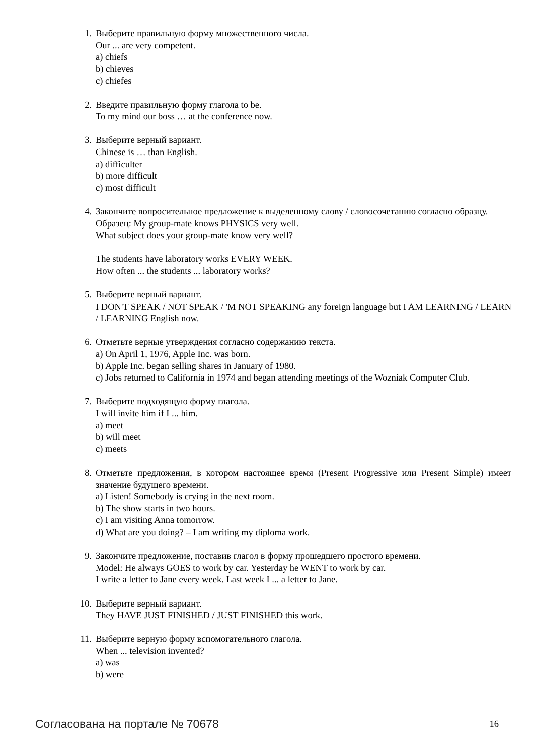1. Выберите правильную форму множественного числа.
Our ... are very competent.
a) chiefs
b) chieves
c) chiefes
2. Введите правильную форму глагола to be.
To my mind our boss … at the conference now.
3. Выберите верный вариант.
Chinese is … than English.
a) difficulter
b) more difficult
c) most difficult
4. Закончите вопросительное предложение к выделенному слову / словосочетанию согласно образцу.
Образец: My group-mate knows PHYSICS very well.
What subject does your group-mate know very well?
The students have laboratory works EVERY WEEK.
How often ... the students ... laboratory works?
5. Выберите верный вариант.
I DON'T SPEAK / NOT SPEAK / 'M NOT SPEAKING any foreign language but I AM LEARNING / LEARN / LEARNING English now.
6. Отметьте верные утверждения согласно содержанию текста.
a) On April 1, 1976, Apple Inc. was born.
b) Apple Inc. began selling shares in January of 1980.
c) Jobs returned to California in 1974 and began attending meetings of the Wozniak Computer Club.
7. Выберите подходящую форму глагола.
I will invite him if I ... him.
a) meet
b) will meet
c) meets
8. Отметьте предложения, в котором настоящее время (Present Progressive или Present Simple) имеет значение будущего времени.
a) Listen! Somebody is crying in the next room.
b) The show starts in two hours.
c) I am visiting Anna tomorrow.
d) What are you doing? – I am writing my diploma work.
9. Закончите предложение, поставив глагол в форму прошедшего простого времени.
Model: He always GOES to work by car. Yesterday he WENT to work by car.
I write a letter to Jane every week. Last week I ... a letter to Jane.
10. Выберите верный вариант.
They HAVE JUST FINISHED / JUST FINISHED this work.
11. Выберите верную форму вспомогательного глагола.
When ... television invented?
a) was
b) were
Согласована на портале № 70678 16